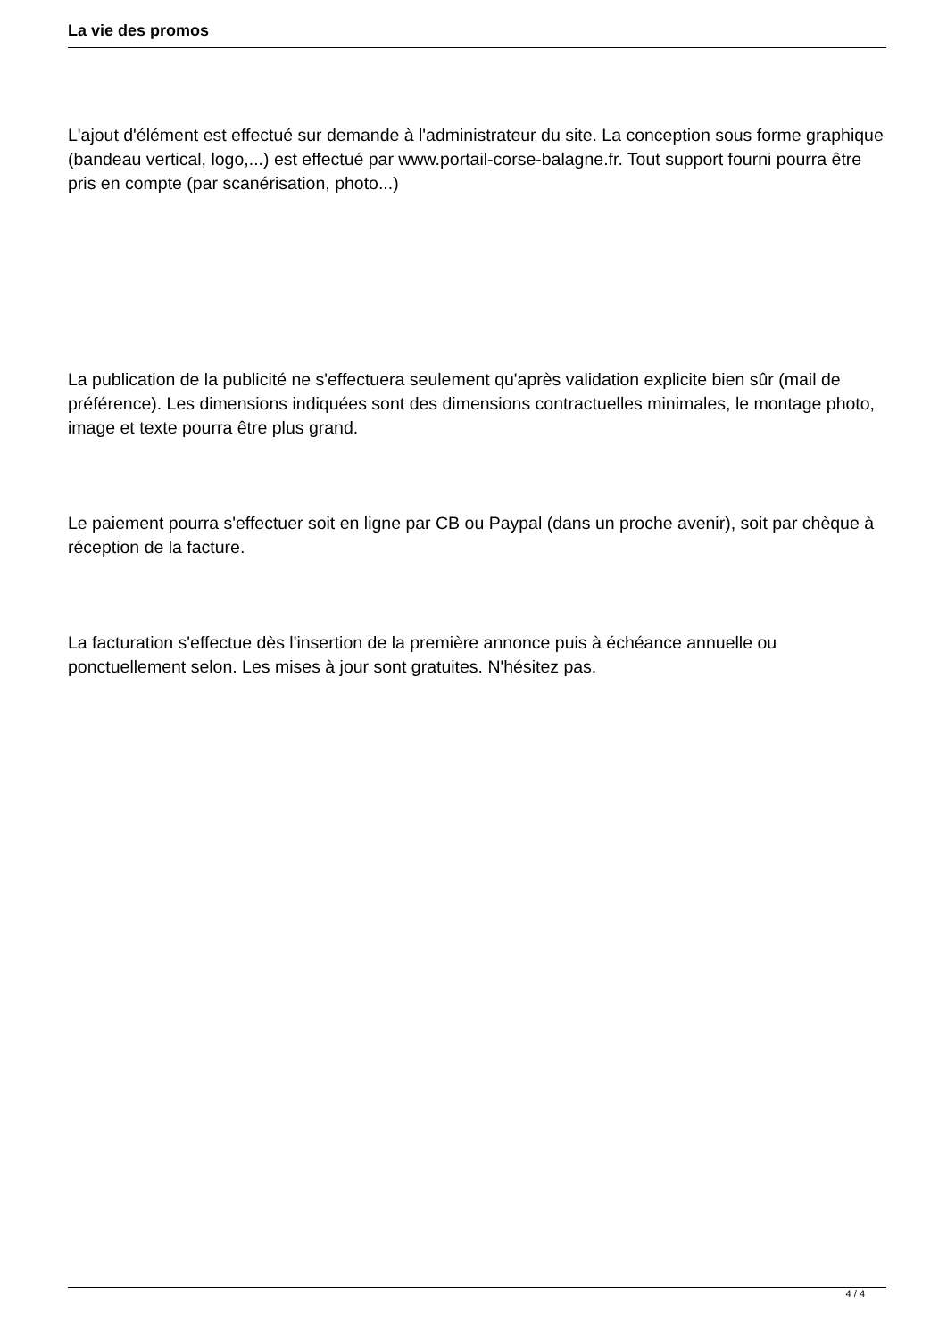La vie des promos
L'ajout d'élément est effectué sur demande à l'administrateur du site. La conception sous forme graphique (bandeau vertical, logo,...) est effectué par www.portail-corse-balagne.fr. Tout support fourni pourra être pris en compte (par scanérisation, photo...)
La publication de la publicité ne s'effectuera seulement qu'après validation explicite bien sûr (mail de préférence). Les dimensions indiquées sont des dimensions contractuelles minimales, le montage photo, image et texte pourra être plus grand.
Le paiement pourra s'effectuer soit en ligne par CB ou Paypal (dans un proche avenir), soit par chèque à réception de la facture.
La facturation s'effectue dès l'insertion de la première annonce puis à échéance annuelle ou ponctuellement selon. Les mises à jour sont gratuites. N'hésitez pas.
4 / 4